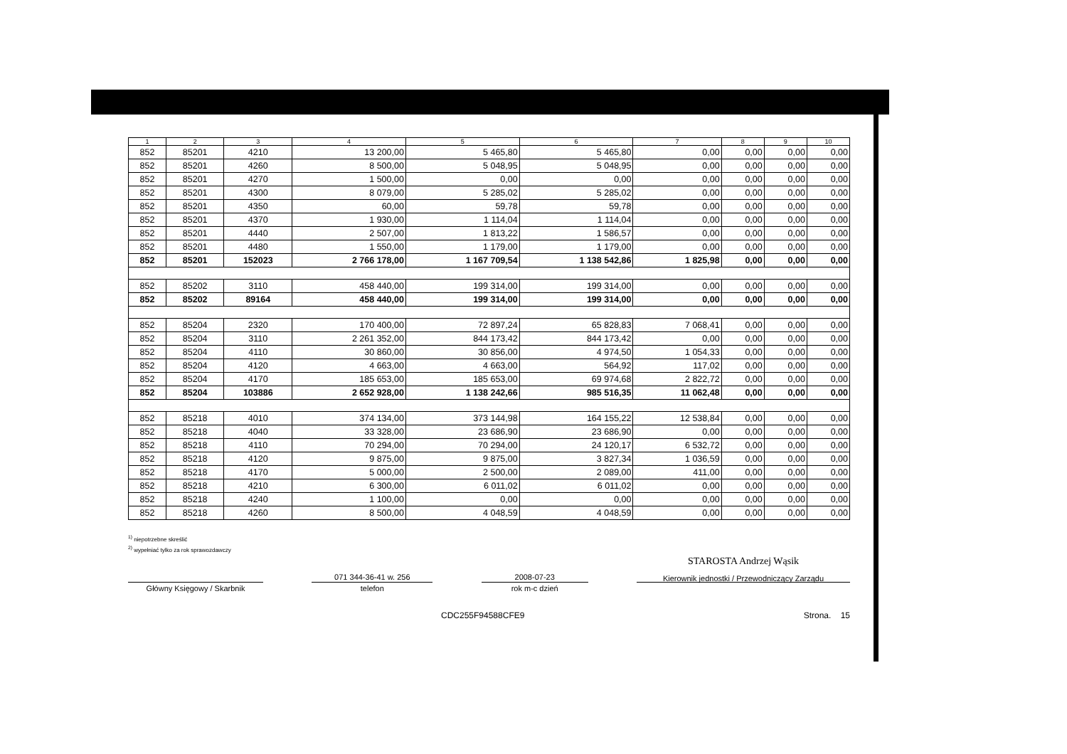| 1 | 2 | 3 | 4 | 5 | 6 | 7 | 8 | 9 | 10 |
| --- | --- | --- | --- | --- | --- | --- | --- | --- | --- |
| 852 | 85201 | 4210 | 13 200,00 | 5 465,80 | 5 465,80 | 0,00 | 0,00 | 0,00 | 0,00 |
| 852 | 85201 | 4260 | 8 500,00 | 5 048,95 | 5 048,95 | 0,00 | 0,00 | 0,00 | 0,00 |
| 852 | 85201 | 4270 | 1 500,00 | 0,00 | 0,00 | 0,00 | 0,00 | 0,00 | 0,00 |
| 852 | 85201 | 4300 | 8 079,00 | 5 285,02 | 5 285,02 | 0,00 | 0,00 | 0,00 | 0,00 |
| 852 | 85201 | 4350 | 60,00 | 59,78 | 59,78 | 0,00 | 0,00 | 0,00 | 0,00 |
| 852 | 85201 | 4370 | 1 930,00 | 1 114,04 | 1 114,04 | 0,00 | 0,00 | 0,00 | 0,00 |
| 852 | 85201 | 4440 | 2 507,00 | 1 813,22 | 1 586,57 | 0,00 | 0,00 | 0,00 | 0,00 |
| 852 | 85201 | 4480 | 1 550,00 | 1 179,00 | 1 179,00 | 0,00 | 0,00 | 0,00 | 0,00 |
| 852 | 85201 | 152023 | 2 766 178,00 | 1 167 709,54 | 1 138 542,86 | 1 825,98 | 0,00 | 0,00 | 0,00 |
| 852 | 85202 | 3110 | 458 440,00 | 199 314,00 | 199 314,00 | 0,00 | 0,00 | 0,00 | 0,00 |
| 852 | 85202 | 89164 | 458 440,00 | 199 314,00 | 199 314,00 | 0,00 | 0,00 | 0,00 | 0,00 |
| 852 | 85204 | 2320 | 170 400,00 | 72 897,24 | 65 828,83 | 7 068,41 | 0,00 | 0,00 | 0,00 |
| 852 | 85204 | 3110 | 2 261 352,00 | 844 173,42 | 844 173,42 | 0,00 | 0,00 | 0,00 | 0,00 |
| 852 | 85204 | 4110 | 30 860,00 | 30 856,00 | 4 974,50 | 1 054,33 | 0,00 | 0,00 | 0,00 |
| 852 | 85204 | 4120 | 4 663,00 | 4 663,00 | 564,92 | 117,02 | 0,00 | 0,00 | 0,00 |
| 852 | 85204 | 4170 | 185 653,00 | 185 653,00 | 69 974,68 | 2 822,72 | 0,00 | 0,00 | 0,00 |
| 852 | 85204 | 103886 | 2 652 928,00 | 1 138 242,66 | 985 516,35 | 11 062,48 | 0,00 | 0,00 | 0,00 |
| 852 | 85218 | 4010 | 374 134,00 | 373 144,98 | 164 155,22 | 12 538,84 | 0,00 | 0,00 | 0,00 |
| 852 | 85218 | 4040 | 33 328,00 | 23 686,90 | 23 686,90 | 0,00 | 0,00 | 0,00 | 0,00 |
| 852 | 85218 | 4110 | 70 294,00 | 70 294,00 | 24 120,17 | 6 532,72 | 0,00 | 0,00 | 0,00 |
| 852 | 85218 | 4120 | 9 875,00 | 9 875,00 | 3 827,34 | 1 036,59 | 0,00 | 0,00 | 0,00 |
| 852 | 85218 | 4170 | 5 000,00 | 2 500,00 | 2 089,00 | 411,00 | 0,00 | 0,00 | 0,00 |
| 852 | 85218 | 4210 | 6 300,00 | 6 011,02 | 6 011,02 | 0,00 | 0,00 | 0,00 | 0,00 |
| 852 | 85218 | 4240 | 1 100,00 | 0,00 | 0,00 | 0,00 | 0,00 | 0,00 | 0,00 |
| 852 | 85218 | 4260 | 8 500,00 | 4 048,59 | 4 048,59 | 0,00 | 0,00 | 0,00 | 0,00 |
<sup>1)</sup> niepotrzebne skreślić
<sup>2)</sup> wypełniać tylko za rok sprawozdawczy
Główny Księgowy / Skarbnik
071 344-36-41 w. 256
telefon
2008-07-23
rok m-c dzień
STAROSTA Andrzej Wąsik
Kierownik jednostki / Przewodniczący Zarządu
CDC255F94588CFE9 Strona. 15